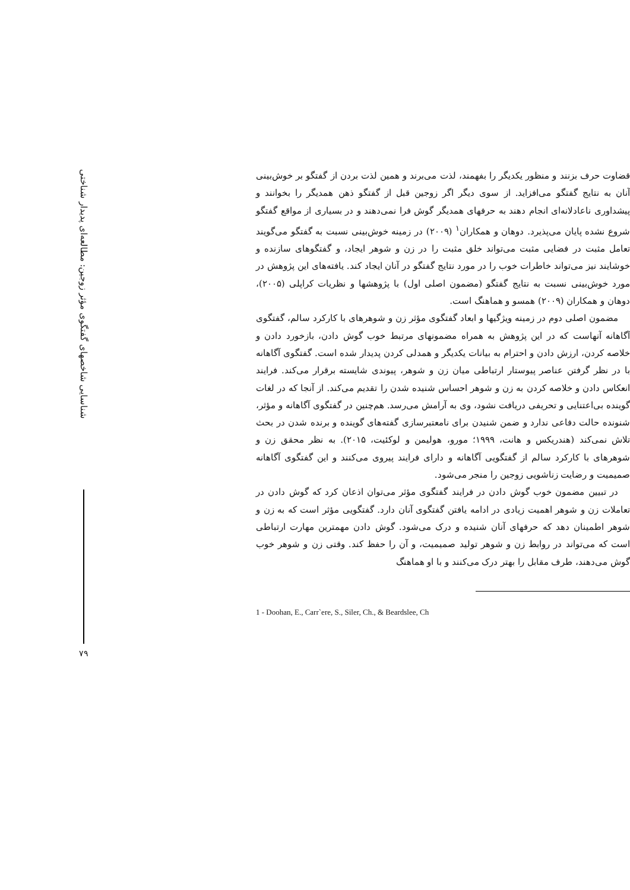قضاوت حرف بزنند و منظور یکدیگر را بفهمند، لذت می‌برند و همین لذت بردن از گفتگو بر خوش‌بینی آنان به نتایج گفتگو می‌افزاید. از سوی دیگر اگر زوجین قبل از گفتگو ذهن همدیگر را بخوانند و پیشداوری ناعادلانه‌ای انجام دهند به حرفهای همدیگر گوش فرا نمی‌دهند و در بسیاری از مواقع گفتگو شروع نشده پایان می‌پذیرد. دوهان و همکاران<sup>۱</sup> (۲۰۰۹) در زمینه خوش‌بینی نسبت به گفتگو می‌گویند تعامل مثبت در فضایی مثبت می‌تواند خلق مثبت را در زن و شوهر ایجاد، و گفتگوهای سازنده و خوشایند نیز می‌تواند خاطرات خوب را در مورد نتایج گفتگو در آنان ایجاد کند. یافته‌های این پژوهش در مورد خوش‌بینی نسبت به نتایج گفتگو (مضمون اصلی اول) با پژوهشها و نظریات کراپلی (۲۰۰۵)، دوهان و همکاران (۲۰۰۹) همسو و هماهنگ است.
مضمون اصلی دوم در زمینه ویژگیها و ابعاد گفتگوی مؤثر زن و شوهرهای با کارکرد سالم، گفتگوی آگاهانه آنهاست که در این پژوهش به همراه مضمونهای مرتبط خوب گوش دادن، بازخورد دادن و خلاصه کردن، ارزش دادن و احترام به بیانات یکدیگر و همدلی کردن پدیدار شده است. گفتگوی آگاهانه با در نظر گرفتن عناصر پیوستار ارتباطی میان زن و شوهر، پیوندی شایسته برقرار می‌کند. فرایند انعکاس دادن و خلاصه کردن به زن و شوهر احساس شنیده شدن را تقدیم می‌کند. از آنجا که در لغات گوینده بی‌اعتنایی و تحریفی دریافت نشود، وی به آرامش می‌رسد. هم‌چنین در گفتگوی آگاهانه و مؤثر، شنونده حالت دفاعی ندارد و ضمن شنیدن برای نامعتبرسازی گفته‌های گوینده و برنده شدن در بحث تلاش نمی‌کند (هندریکس و هانت، ۱۹۹۹؛ مورو، هولیمن و لوکئیت، ۲۰۱۵). به نظر محقق زن و شوهرهای با کارکرد سالم از گفتگویی آگاهانه و دارای فرایند پیروی می‌کنند و این گفتگوی آگاهانه صمیمیت و رضایت زناشویی زوجین را منجر می‌شود.
در تبیین مضمون خوب گوش دادن در فرایند گفتگوی مؤثر می‌توان اذعان کرد که گوش دادن در تعاملات زن و شوهر اهمیت زیادی در ادامه یافتن گفتگوی آنان دارد. گفتگویی مؤثر است که به زن و شوهر اطمینان دهد که حرفهای آنان شنیده و درک می‌شود. گوش دادن مهمترین مهارت ارتباطی است که می‌تواند در روابط زن و شوهر تولید صمیمیت، و آن را حفظ کند. وقتی زن و شوهر خوب گوش می‌دهند، طرف مقابل را بهتر درک می‌کنند و با او هماهنگ
1 - Doohan, E., Carr`ere, S., Siler, Ch., & Beardslee, Ch
شناسایی شاخصهای گفتگوی مؤثر زوجین: مطالعه‌ای پدیدار شناختی
۷۹